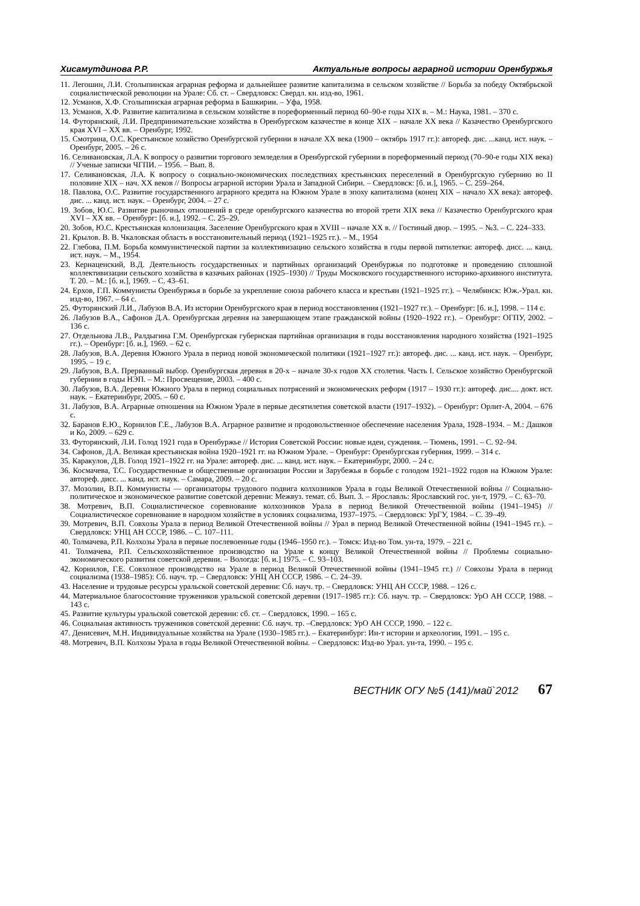Хисамутдинова Р.Р. Актуальные вопросы аграрной истории Оренбуржья
11. Легошин, Л.И. Столыпинская аграрная реформа и дальнейшее развитие капитализма в сельском хозяйстве // Борьба за победу Октябрьской социалистической революции на Урале: Сб. ст. – Свердловск: Свердл. кн. изд-во, 1961.
12. Усманов, Х.Ф. Столыпинская аграрная реформа в Башкирии. – Уфа, 1958.
13. Усманов, Х.Ф. Развитие капитализма в сельском хозяйстве в пореформенный период 60–90-е годы XIX в. – М.: Наука, 1981. – 370 с.
14. Футорянский, Л.И. Предпринимательские хозяйства в Оренбургском казачестве в конце XIX – начале XX века // Казачество Оренбургского края XVI – XX вв. – Оренбург, 1992.
15. Смотрина, О.С. Крестьянское хозяйство Оренбургской губернии в начале XX века (1900 – октябрь 1917 гг.): автореф. дис. ...канд. ист. наук. –Оренбург, 2005. – 26 с.
16. Селивановская, Л.А. К вопросу о развитии торгового земледелия в Оренбургской губернии в пореформенный период (70–90-е годы XIX века) // Ученые записки ЧГПИ. – 1956. – Вып. 8.
17. Селивановская, Л.А. К вопросу о социально-экономических последствиях крестьянских переселений в Оренбургскую губернию во II половине XIX – нач. XX веков // Вопросы аграрной истории Урала и Западной Сибири. – Свердловск: [б. и.], 1965. – С. 259–264.
18. Павлова, О.С. Развитие государственного аграрного кредита на Южном Урале в эпоху капитализма (конец XIX – начало XX века): автореф. дис. ... канд. ист. наук. – Оренбург, 2004. – 27 с.
19. Зобов, Ю.С. Развитие рыночных отношений в среде оренбургского казачества во второй трети XIX века // Казачество Оренбургского края XVI – XX вв. – Оренбург: [б. и.], 1992. – С. 25–29.
20. Зобов, Ю.С. Крестьянская колонизация. Заселение Оренбургского края в XVIII – начале XX в. // Гостиный двор. – 1995. – №3. – С. 224–333.
21. Крылов. В. В. Чкаловская область в восстановительный период (1921–1925 гг.). – М., 1954
22. Глебова, П.М. Борьба коммунистической партии за коллективизацию сельского хозяйства в годы первой пятилетки: автореф. дисс. ... канд. ист. наук. – М., 1954.
23. Кернаценский, В.Д. Деятельность государственных и партийных организаций Оренбуржья по подготовке и проведению сплошной коллективизации сельского хозяйства в казачьих районах (1925–1930) // Труды Московского государственного историко-архивного института. Т. 20. – М.: [б. и.], 1969. – С. 43–61.
24. Ерхов, Г.П. Коммунисты Оренбуржья в борьбе за укрепление союза рабочего класса и крестьян (1921–1925 гг.). – Челябинск: Юж.-Урал. кн. изд-во, 1967. – 64 с.
25. Футорянский Л.И., Лабузов В.А. Из истории Оренбургского края в период восстановления (1921–1927 гг.). – Оренбург: [б. и.], 1998. – 114 с.
26. Лабузов В.А., Сафонов Д.А. Оренбургская деревня на завершающем этапе гражданской войны (1920–1922 гг.). – Оренбург: ОГПУ, 2002. – 136 с.
27. Отдельнова Л.В., Ралдыгина Г.М. Оренбургская губернская партийная организация в годы восстановления народного хозяйства (1921–1925 гг.). – Оренбург: [б. и.], 1969. – 62 с.
28. Лабузов, В.А. Деревня Южного Урала в период новой экономической политики (1921–1927 гг.): автореф. дис. ... канд. ист. наук. – Оренбург, 1995. – 19 с.
29. Лабузов, В.А. Прерванный выбор. Оренбургская деревня в 20-х – начале 30-х годов XX столетия. Часть I. Сельское хозяйство Оренбургской губернии в годы НЭП. – М.: Просвещение, 2003. – 400 с.
30. Лабузов, В.А. Деревня Южного Урала в период социальных потрясений и экономических реформ (1917 – 1930 гг.): автореф. дис.... докт. ист. наук. – Екатеринбург, 2005. – 60 с.
31. Лабузов, В.А. Аграрные отношения на Южном Урале в первые десятилетия советской власти (1917–1932). – Оренбург: Орлит-А, 2004. – 676 с.
32. Баранов Е.Ю., Корнилов Г.Е., Лабузов В.А. Аграрное развитие и продовольственное обеспечение населения Урала, 1928–1934. – М.: Дашков и Ко, 2009. – 629 с.
33. Футорянский, Л.И. Голод 1921 года в Оренбуржье // История Советской России: новые идеи, суждения. – Тюмень, 1991. – С. 92–94.
34. Сафонов, Д.А. Великая крестьянская война 1920–1921 гг. на Южном Урале. – Оренбург: Оренбургская губерния, 1999. – 314 с.
35. Каракулов, Д.В. Голод 1921–1922 гг. на Урале: автореф. дис. ... канд. ист. наук. – Екатеринбург, 2000. – 24 с.
36. Космачева, Т.С. Государственные и общественные организации России и Зарубежья в борьбе с голодом 1921–1922 годов на Южном Урале: автореф. дисс. ... канд. ист. наук. – Самара, 2009. – 20 с.
37. Мозолин, В.П. Коммунисты — организаторы трудового подвига колхозников Урала в годы Великой Отечественной войны // Социально-политическое и экономическое развитие советской деревни: Межвуз. темат. сб. Вып. 3. – Ярославль: Ярославский гос. ун-т, 1979. – С. 63–70.
38. Мотревич, В.П. Социалистическое соревнование колхозников Урала в период Великой Отечественной войны (1941–1945) // Социалистическое соревнование в народном хозяйстве в условиях социализма, 1937–1975. – Свердловск: УрГУ, 1984. – С. 39–49.
39. Мотревич, В.П. Совхозы Урала в период Великой Отечественной войны // Урал в период Великой Отечественной войны (1941–1945 гг.). – Свердловск: УНЦ АН СССР, 1986. – С. 107–111.
40. Толмачева, Р.П. Колхозы Урала в первые послевоенные годы (1946–1950 гг.). – Томск: Изд-во Том. ун-та, 1979. – 221 с.
41. Толмачева, Р.П. Сельскохозяйственное производство на Урале к концу Великой Отечественной войны // Проблемы социально-экономического развития советской деревни. – Вологда: [б. и.] 1975. – С. 93–103.
42. Корнилов, Г.Е. Совхозное производство на Урале в период Великой Отечественной войны (1941–1945 гг.) // Совхозы Урала в период социализма (1938–1985): Сб. науч. тр. – Свердловск: УНЦ АН СССР, 1986. – С. 24–39.
43. Население и трудовые ресурсы уральской советской деревни: Сб. науч. тр. – Свердловск: УНЦ АН СССР, 1988. – 126 с.
44. Материальное благосостояние тружеников уральской советской деревни (1917–1985 гг.): Сб. науч. тр. – Свердловск: УрО АН СССР, 1988. – 143 с.
45. Развитие культуры уральской советской деревни: сб. ст. – Свердловск, 1990. – 165 с.
46. Социальная активность тружеников советской деревни: Сб. науч. тр. –Свердловск: УрО АН СССР, 1990. – 122 с.
47. Денисевич, М.Н. Индивидуальные хозяйства на Урале (1930–1985 гг.). – Екатеринбург: Ин-т истории и археологии, 1991. – 195 с.
48. Мотревич, В.П. Колхозы Урала в годы Великой Отечественной войны. – Свердловск: Изд-во Урал. ун-та, 1990. – 195 с.
ВЕСТНИК ОГУ №5 (141)/май`2012 67